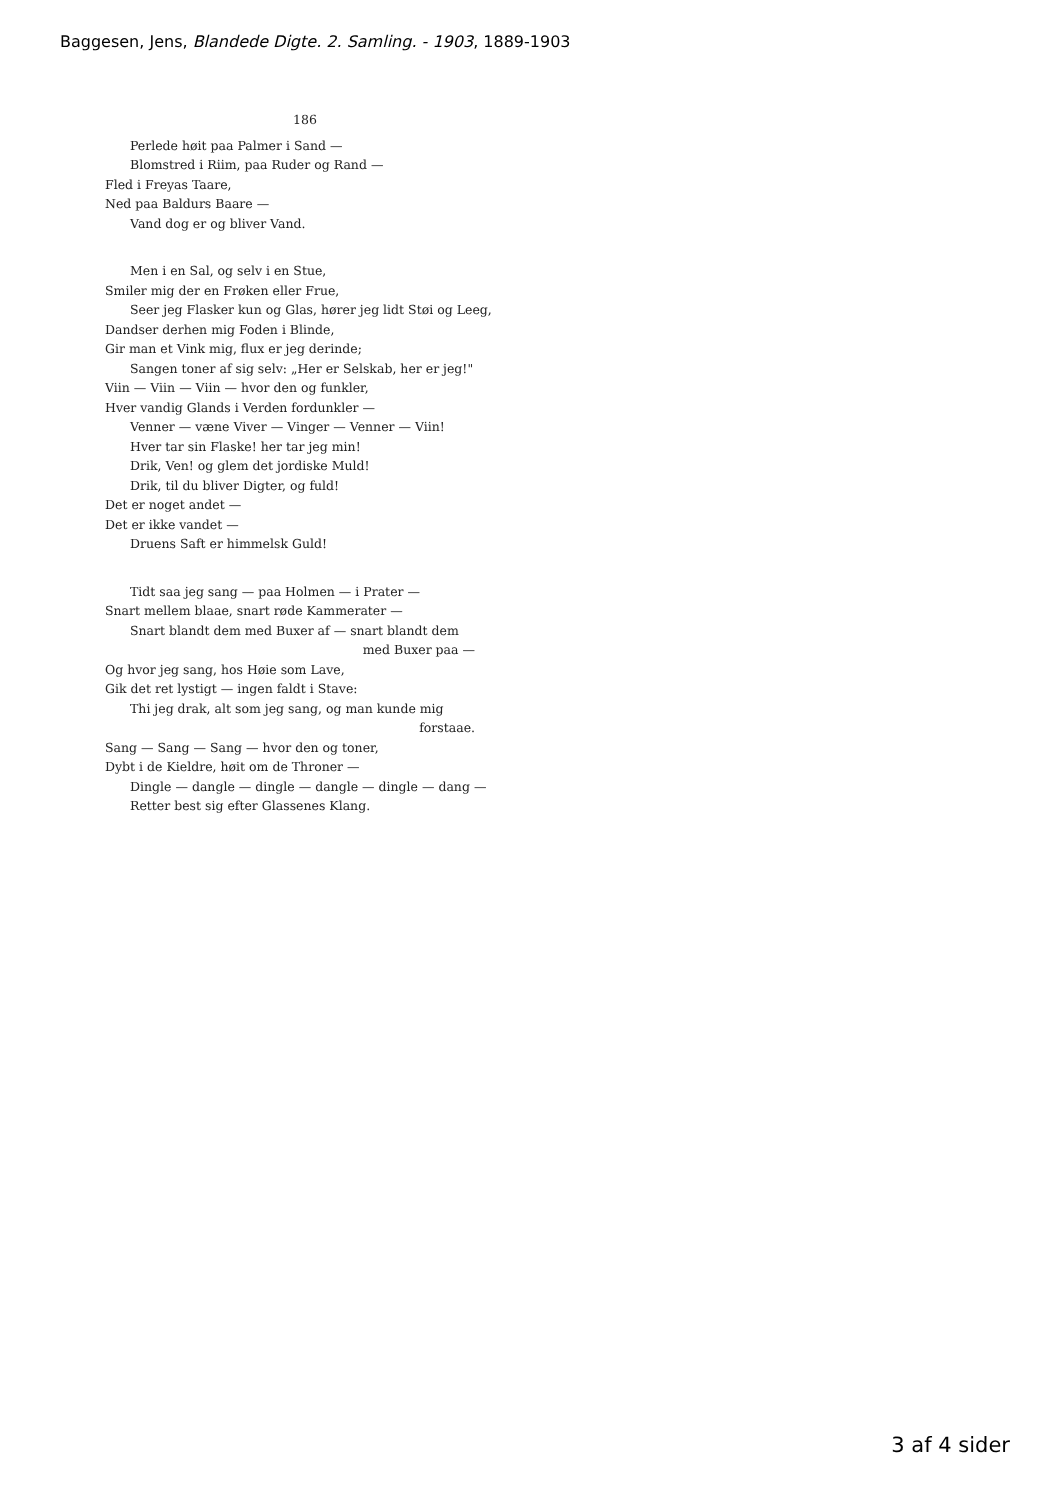Baggesen, Jens, Blandede Digte. 2. Samling. - 1903, 1889-1903
186
Perlede høit paa Palmer i Sand —
Blomstred i Riim, paa Ruder og Rand —
Fled i Freyas Taare,
Ned paa Baldurs Baare —
Vand dog er og bliver Vand.
Men i en Sal, og selv i en Stue,
Smiler mig der en Frøken eller Frue,
Seer jeg Flasker kun og Glas, hører jeg lidt Støi og Leeg,
Dandser derhen mig Foden i Blinde,
Gir man et Vink mig, flux er jeg derinde;
Sangen toner af sig selv: „Her er Selskab, her er jeg!"
Viin — Viin — Viin — hvor den og funkler,
Hver vandig Glands i Verden fordunkler —
Venner — væne Viver — Vinger — Venner — Viin!
Hver tar sin Flaske! her tar jeg min!
Drik, Ven! og glem det jordiske Muld!
Drik, til du bliver Digter, og fuld!
Det er noget andet —
Det er ikke vandet —
Druens Saft er himmelsk Guld!
Tidt saa jeg sang — paa Holmen — i Prater —
Snart mellem blaae, snart røde Kammerater —
Snart blandt dem med Buxer af — snart blandt dem
med Buxer paa —
Og hvor jeg sang, hos Høie som Lave,
Gik det ret lystigt — ingen faldt i Stave:
Thi jeg drak, alt som jeg sang, og man kunde mig
forstaae.
Sang — Sang — Sang — hvor den og toner,
Dybt i de Kieldre, høit om de Throner —
Dingle — dangle — dingle — dangle — dingle — dang —
Retter best sig efter Glassenes Klang.
3 af 4 sider